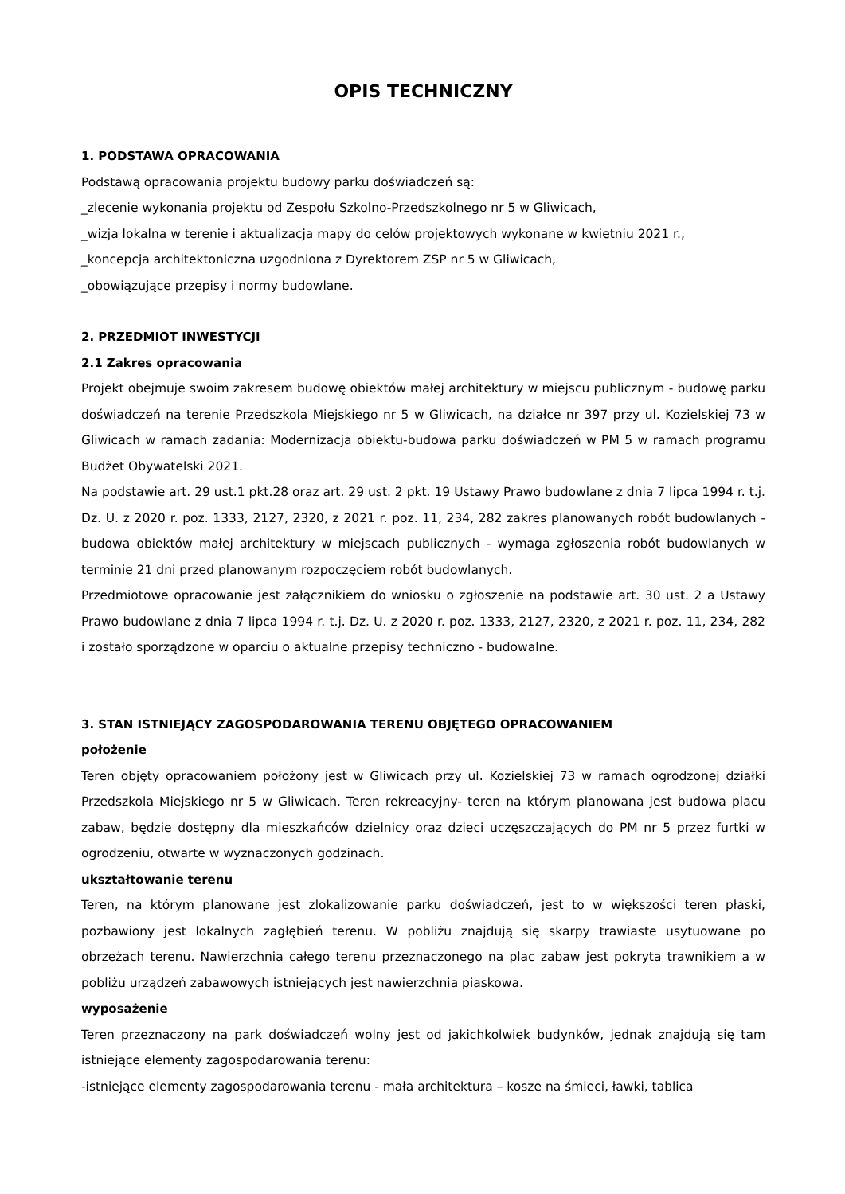OPIS TECHNICZNY
1. PODSTAWA OPRACOWANIA
Podstawą opracowania projektu budowy parku doświadczeń są:
_zlecenie wykonania projektu od Zespołu Szkolno-Przedszkolnego nr 5 w Gliwicach,
_wizja lokalna w terenie i aktualizacja mapy do celów projektowych wykonane w kwietniu 2021 r.,
_koncepcja architektoniczna uzgodniona z Dyrektorem ZSP nr 5 w Gliwicach,
_obowiązujące przepisy i normy budowlane.
2. PRZEDMIOT INWESTYCJI
2.1 Zakres opracowania
Projekt obejmuje swoim zakresem budowę obiektów małej architektury w miejscu publicznym - budowę parku doświadczeń na terenie Przedszkola Miejskiego nr 5 w Gliwicach, na działce nr 397 przy ul. Kozielskiej 73 w Gliwicach w ramach zadania: Modernizacja obiektu-budowa parku doświadczeń w PM 5 w ramach programu Budżet Obywatelski 2021.
Na podstawie art. 29 ust.1 pkt.28 oraz art. 29 ust. 2 pkt. 19 Ustawy Prawo budowlane z dnia 7 lipca 1994 r. t.j. Dz. U. z 2020 r. poz. 1333, 2127, 2320, z 2021 r. poz. 11, 234, 282 zakres planowanych robót budowlanych - budowa obiektów małej architektury w miejscach publicznych - wymaga zgłoszenia robót budowlanych w terminie 21 dni przed planowanym rozpoczęciem robót budowlanych.
Przedmiotowe opracowanie jest załącznikiem do wniosku o zgłoszenie na podstawie art. 30 ust. 2 a Ustawy Prawo budowlane z dnia 7 lipca 1994 r. t.j. Dz. U. z 2020 r. poz. 1333, 2127, 2320, z 2021 r. poz. 11, 234, 282 i zostało sporządzone w oparciu o aktualne przepisy techniczno - budowalne.
3. STAN ISTNIEJĄCY ZAGOSPODAROWANIA TERENU OBJĘTEGO OPRACOWANIEM
położenie
Teren objęty opracowaniem położony jest w Gliwicach przy ul. Kozielskiej 73 w ramach ogrodzonej działki Przedszkola Miejskiego nr 5 w Gliwicach. Teren rekreacyjny- teren na którym planowana jest budowa placu zabaw, będzie dostępny dla mieszkańców dzielnicy oraz dzieci uczęszczających do PM nr 5 przez furtki w ogrodzeniu, otwarte w wyznaczonych godzinach.
ukształtowanie terenu
Teren, na którym planowane jest zlokalizowanie parku doświadczeń, jest to w większości teren płaski, pozbawiony jest lokalnych zagłębień terenu. W pobliżu znajdują się skarpy trawiaste usytuowane po obrzeżach terenu. Nawierzchnia całego terenu przeznaczonego na plac zabaw jest pokryta trawnikiem a w pobliżu urządzeń zabawowych istniejących jest nawierzchnia piaskowa.
wyposażenie
Teren przeznaczony na park doświadczeń wolny jest od jakichkolwiek budynków, jednak znajdują się tam istniejące elementy zagospodarowania terenu:
-istniejące elementy zagospodarowania terenu - mała architektura – kosze na śmieci, ławki, tablica